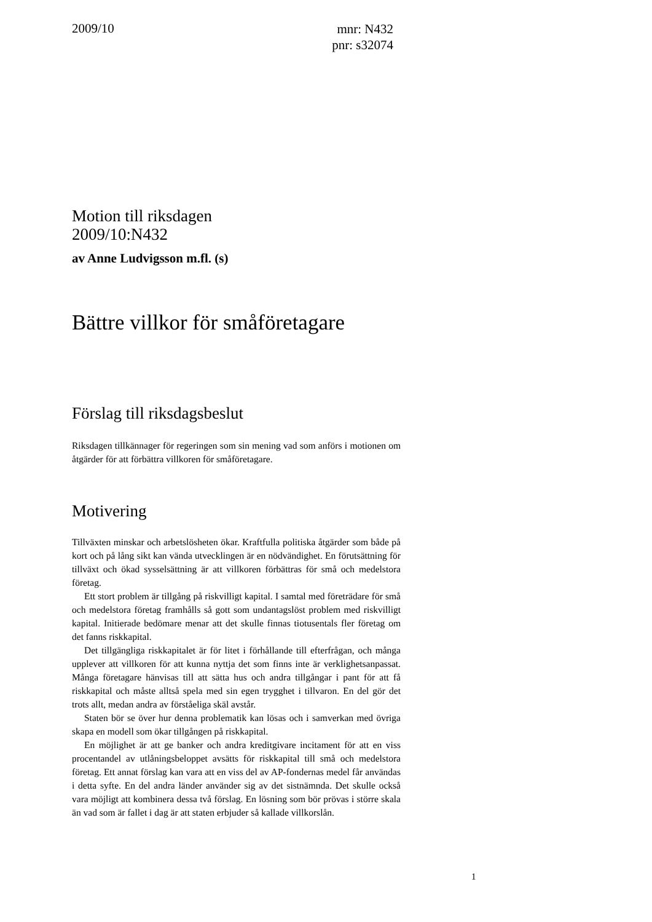2009/10
mnr: N432
pnr: s32074
Motion till riksdagen
2009/10:N432
av Anne Ludvigsson m.fl. (s)
Bättre villkor för småföretagare
Förslag till riksdagsbeslut
Riksdagen tillkännager för regeringen som sin mening vad som anförs i motionen om åtgärder för att förbättra villkoren för småföretagare.
Motivering
Tillväxten minskar och arbetslösheten ökar. Kraftfulla politiska åtgärder som både på kort och på lång sikt kan vända utvecklingen är en nödvändighet. En förutsättning för tillväxt och ökad sysselsättning är att villkoren förbättras för små och medelstora företag.
Ett stort problem är tillgång på riskvilligt kapital. I samtal med företrädare för små och medelstora företag framhålls så gott som undantagslöst problem med riskvilligt kapital. Initierade bedömare menar att det skulle finnas tiotusentals fler företag om det fanns riskkapital.
Det tillgängliga riskkapitalet är för litet i förhållande till efterfrågan, och många upplever att villkoren för att kunna nyttja det som finns inte är verklighetsanpassat. Många företagare hänvisas till att sätta hus och andra tillgångar i pant för att få riskkapital och måste alltså spela med sin egen trygghet i tillvaron. En del gör det trots allt, medan andra av förståeliga skäl avstår.
Staten bör se över hur denna problematik kan lösas och i samverkan med övriga skapa en modell som ökar tillgången på riskkapital.
En möjlighet är att ge banker och andra kreditgivare incitament för att en viss procentandel av utlåningsbeloppet avsätts för riskkapital till små och medelstora företag. Ett annat förslag kan vara att en viss del av AP-fondernas medel får användas i detta syfte. En del andra länder använder sig av det sistnämnda. Det skulle också vara möjligt att kombinera dessa två förslag. En lösning som bör prövas i större skala än vad som är fallet i dag är att staten erbjuder så kallade villkorslån.
1